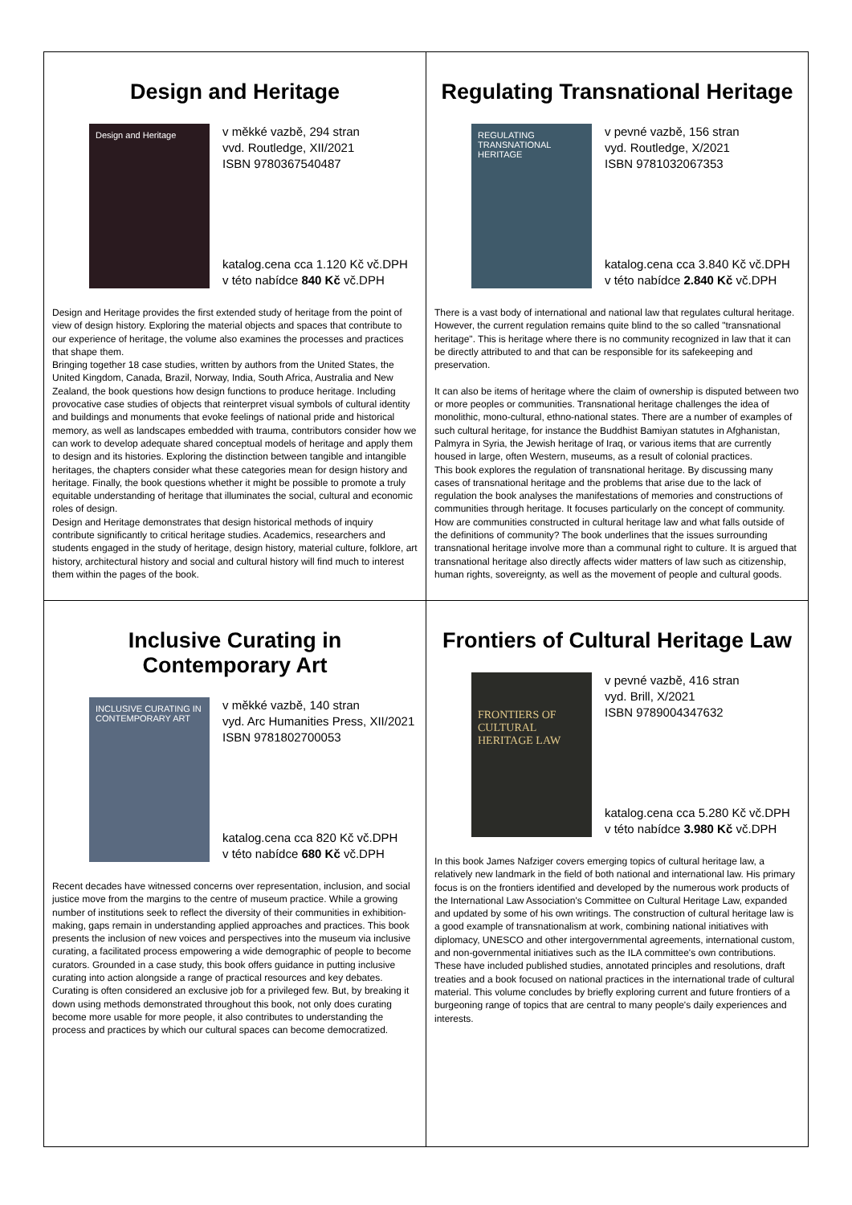| Design and Heritage Design and Heritage v měkké vazbě, 294 stran vvd. Routledge, XII/2021 ISBN 9780367540487 katalog.cena cca 1.120 Kč vč.DPH v této nabídce 840 Kč vč.DPH Design and Heritage provides the first extended study of heritage from the point of view of design history. Exploring the material objects and spaces that contribute to our experience of heritage, the volume also examines the processes and practices that shape them. Bringing together 18 case studies, written by authors from the United States, the United Kingdom, Canada, Brazil, Norway, India, South Africa, Australia and New Zealand, the book questions how design functions to produce heritage. Including provocative case studies of objects that reinterpret visual symbols of cultural identity and buildings and monuments that evoke feelings of national pride and historical memory, as well as landscapes embedded with trauma, contributors consider how we can work to develop adequate shared conceptual models of heritage and apply them to design and its histories. Exploring the distinction between tangible and intangible heritages, the chapters consider what these categories mean for design history and heritage. Finally, the book questions whether it might be possible to promote a truly equitable understanding of heritage that illuminates the social, cultural and economic roles of design. Design and Heritage demonstrates that design historical methods of inquiry contribute significantly to critical heritage studies. Academics, researchers and students engaged in the study of heritage, design history, material culture, folklore, art history, architectural history and social and cultural history will find much to interest them within the pages of the book. | Regulating Transnational Heritage REGULATING TRANSNATIONAL HERITAGE v pevné vazbě, 156 stran vyd. Routledge, X/2021 ISBN 9781032067353 katalog.cena cca 3.840 Kč vč.DPH v této nabídce 2.840 Kč vč.DPH There is a vast body of international and national law that regulates cultural heritage. However, the current regulation remains quite blind to the so called "transnational heritage". This is heritage where there is no community recognized in law that it can be directly attributed to and that can be responsible for its safekeeping and preservation. It can also be items of heritage where the claim of ownership is disputed between two or more peoples or communities. Transnational heritage challenges the idea of monolithic, mono-cultural, ethno-national states. There are a number of examples of such cultural heritage, for instance the Buddhist Bamiyan statutes in Afghanistan, Palmyra in Syria, the Jewish heritage of Iraq, or various items that are currently housed in large, often Western, museums, as a result of colonial practices. This book explores the regulation of transnational heritage. By discussing many cases of transnational heritage and the problems that arise due to the lack of regulation the book analyses the manifestations of memories and constructions of communities through heritage. It focuses particularly on the concept of community. How are communities constructed in cultural heritage law and what falls outside of the definitions of community? The book underlines that the issues surrounding transnational heritage involve more than a communal right to culture. It is argued that transnational heritage also directly affects wider matters of law such as citizenship, human rights, sovereignty, as well as the movement of people and cultural goods. |
| Inclusive Curating in Contemporary Art INCLUSIVE CURATING IN CONTEMPORARY ART v měkké vazbě, 140 stran vyd. Arc Humanities Press, XII/2021 ISBN 9781802700053 katalog.cena cca 820 Kč vč.DPH v této nabídce 680 Kč vč.DPH Recent decades have witnessed concerns over representation, inclusion, and social justice move from the margins to the centre of museum practice. While a growing number of institutions seek to reflect the diversity of their communities in exhibition-making, gaps remain in understanding applied approaches and practices. This book presents the inclusion of new voices and perspectives into the museum via inclusive curating, a facilitated process empowering a wide demographic of people to become curators. Grounded in a case study, this book offers guidance in putting inclusive curating into action alongside a range of practical resources and key debates. Curating is often considered an exclusive job for a privileged few. But, by breaking it down using methods demonstrated throughout this book, not only does curating become more usable for more people, it also contributes to understanding the process and practices by which our cultural spaces can become democratized. | Frontiers of Cultural Heritage Law FRONTIERS OF CULTURAL HERITAGE LAW v pevné vazbě, 416 stran vyd. Brill, X/2021 ISBN 9789004347632 katalog.cena cca 5.280 Kč vč.DPH v této nabídce 3.980 Kč vč.DPH In this book James Nafziger covers emerging topics of cultural heritage law, a relatively new landmark in the field of both national and international law. His primary focus is on the frontiers identified and developed by the numerous work products of the International Law Association's Committee on Cultural Heritage Law, expanded and updated by some of his own writings. The construction of cultural heritage law is a good example of transnationalism at work, combining national initiatives with diplomacy, UNESCO and other intergovernmental agreements, international custom, and non-governmental initiatives such as the ILA committee's own contributions. These have included published studies, annotated principles and resolutions, draft treaties and a book focused on national practices in the international trade of cultural material. This volume concludes by briefly exploring current and future frontiers of a burgeoning range of topics that are central to many people's daily experiences and interests. |